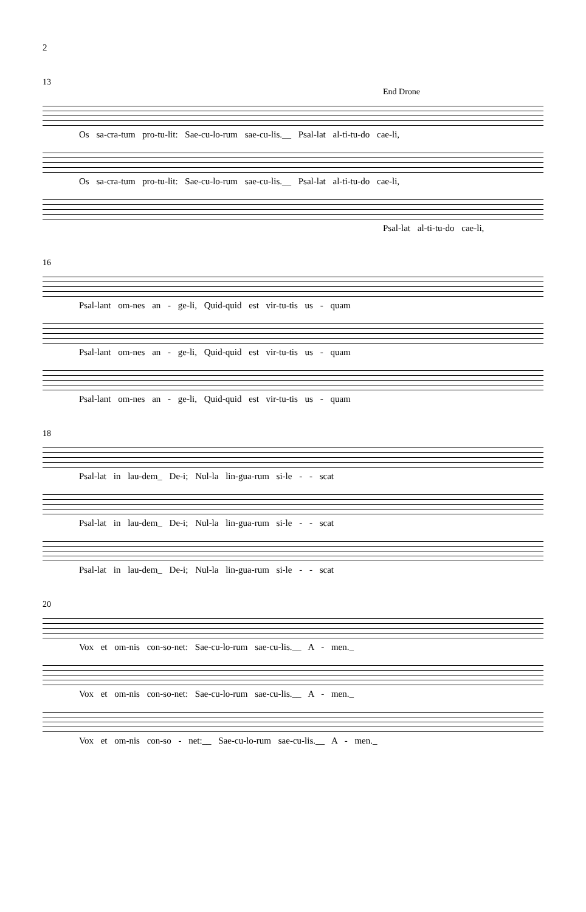2
13
End Drone
Os sa-cra-tum pro-tu-lit: Sae-cu-lo-rum sae-cu-lis.__ Psal-lat al-ti-tu-do cae-li,
Os sa-cra-tum pro-tu-lit: Sae-cu-lo-rum sae-cu-lis.__ Psal-lat al-ti-tu-do cae-li,
Psal-lat al-ti-tu-do cae-li,
16
Psal-lant om-nes an - ge-li, Quid-quid est vir-tu-tis us - quam
Psal-lant om-nes an - ge-li, Quid-quid est vir-tu-tis us - quam
Psal-lant om-nes an - ge-li, Quid-quid est vir-tu-tis us - quam
18
Psal-lat in lau-dem_ De-i; Nul-la lin-gua-rum si-le - - scat
Psal-lat in lau-dem_ De-i; Nul-la lin-gua-rum si-le - - scat
Psal-lat in lau-dem_ De-i; Nul-la lin-gua-rum si-le - - scat
20
Vox et om-nis con-so-net: Sae-cu-lo-rum sae-cu-lis.__ A - men._
Vox et om-nis con-so-net: Sae-cu-lo-rum sae-cu-lis.__ A - men._
Vox et om-nis con-so - net:__ Sae-cu-lo-rum sae-cu-lis.__ A - men._